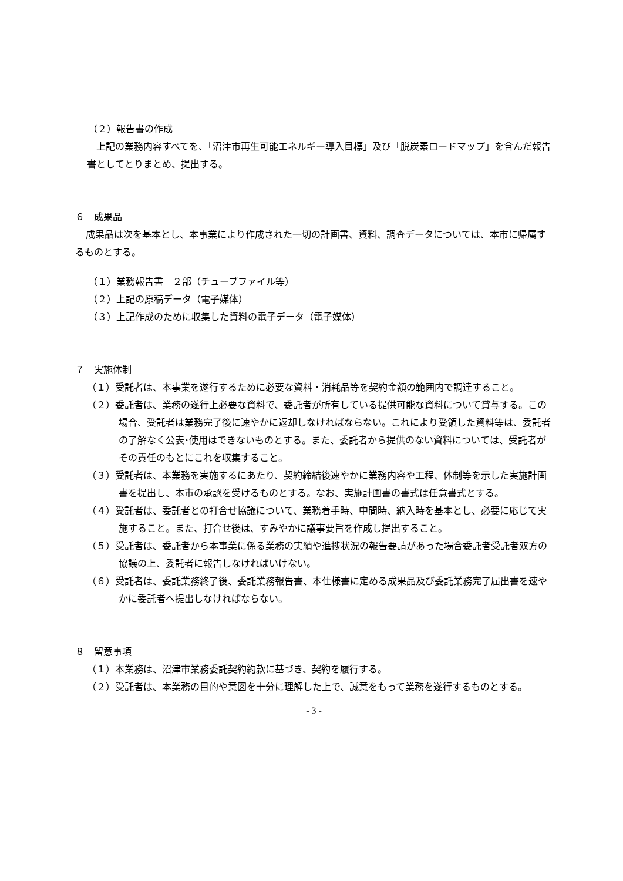（２）報告書の作成
上記の業務内容すべてを、「沼津市再生可能エネルギー導入目標」及び「脱炭素ロードマップ」を含んだ報告書としてとりまとめ、提出する。
６　成果品
成果品は次を基本とし、本事業により作成された一切の計画書、資料、調査データについては、本市に帰属するものとする。
（１）業務報告書　２部（チューブファイル等）
（２）上記の原稿データ（電子媒体）
（３）上記作成のために収集した資料の電子データ（電子媒体）
７　実施体制
（１）受託者は、本事業を遂行するために必要な資料・消耗品等を契約金額の範囲内で調達すること。
（２）委託者は、業務の遂行上必要な資料で、委託者が所有している提供可能な資料について貸与する。この場合、受託者は業務完了後に速やかに返却しなければならない。これにより受領した資料等は、委託者の了解なく公表･使用はできないものとする。また、委託者から提供のない資料については、受託者がその責任のもとにこれを収集すること。
（３）受託者は、本業務を実施するにあたり、契約締結後速やかに業務内容や工程、体制等を示した実施計画書を提出し、本市の承認を受けるものとする。なお、実施計画書の書式は任意書式とする。
（４）受託者は、委託者との打合せ協議について、業務着手時、中間時、納入時を基本とし、必要に応じて実施すること。また、打合せ後は、すみやかに議事要旨を作成し提出すること。
（５）受託者は、委託者から本事業に係る業務の実績や進捗状況の報告要請があった場合委託者受託者双方の協議の上、委託者に報告しなければいけない。
（６）受託者は、委託業務終了後、委託業務報告書、本仕様書に定める成果品及び委託業務完了届出書を速やかに委託者へ提出しなければならない。
８　留意事項
（１）本業務は、沼津市業務委託契約約款に基づき、契約を履行する。
（２）受託者は、本業務の目的や意図を十分に理解した上で、誠意をもって業務を遂行するものとする。
- 3 -